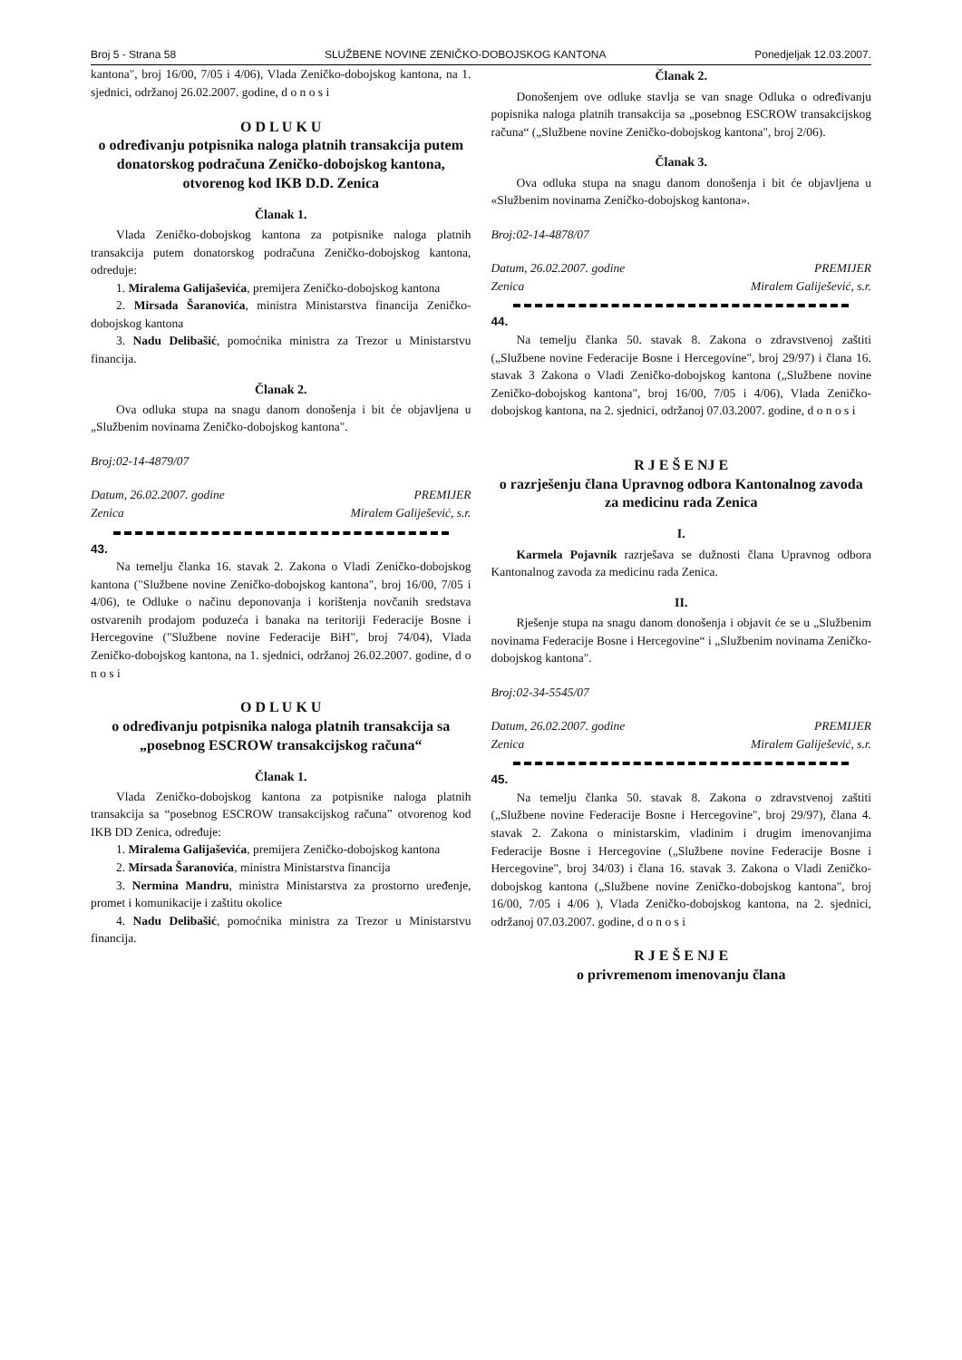Broj 5 - Strana 58 SLUŽBENE NOVINE ZENIČKO-DOBOJSKOG KANTONA Ponedjeljak 12.03.2007.
kantona", broj 16/00, 7/05 i 4/06), Vlada Zeničko-dobojskog kantona, na 1. sjednici, održanoj 26.02.2007. godine, d o n o s i
O D L U K U
o određivanju potpisnika naloga platnih transakcija putem donatorskog podračuna Zeničko-dobojskog kantona, otvorenog kod IKB D.D. Zenica
Članak 1.
Vlada Zeničko-dobojskog kantona za potpisnike naloga platnih transakcija putem donatorskog podračuna Zeničko-dobojskog kantona, odreduje:
1. Miralema Galijaševića, premijera Zeničko-dobojskog kantona
2. Mirsada Šaranovića, ministra Ministarstva financija Zeničko-dobojskog kantona
3. Nadu Delibašić, pomoćnika ministra za Trezor u Ministarstvu financija.
Članak 2.
Ova odluka stupa na snagu danom donošenja i bit će objavljena u „Službenim novinama Zeničko-dobojskog kantona".
Broj:02-14-4879/07
Datum, 26.02.2007. godine PREMIJER
Zenica Miralem Galiješević, s.r.
43.
Na temelju članka 16. stavak 2. Zakona o Vladi Zeničko-dobojskog kantona ("Službene novine Zeničko-dobojskog kantona", broj 16/00, 7/05 i 4/06), te Odluke o načinu deponovanja i korištenja novčanih sredstava ostvarenih prodajom poduzeća i banaka na teritoriji Federacije Bosne i Hercegovine ("Službene novine Federacije BiH", broj 74/04), Vlada Zeničko-dobojskog kantona, na 1. sjednici, održanoj 26.02.2007. godine, d o n o s i
O D L U K U
o određivanju potpisnika naloga platnih transakcija sa „posebnog ESCROW transakcijskog računa“
Članak 1.
Vlada Zeničko-dobojskog kantona za potpisnike naloga platnih transakcija sa “posebnog ESCROW transakcijskog računa” otvorenog kod IKB DD Zenica, određuje:
1. Miralema Galijaševića, premijera Zeničko-dobojskog kantona
2. Mirsada Šaranovića, ministra Ministarstva financija
3. Nermina Mandru, ministra Ministarstva za prostorno uređenje, promet i komunikacije i zaštitu okolice
4. Nadu Delibašić, pomoćnika ministra za Trezor u Ministarstvu financija.
Članak 2.
Donošenjem ove odluke stavlja se van snage Odluka o određivanju popisnika naloga platnih transakcija sa „posebnog ESCROW transakcijskog računa“ („Službene novine Zeničko-dobojskog kantona", broj 2/06).
Članak 3.
Ova odluka stupa na snagu danom donošenja i bit će objavljena u «Službenim novinama Zeničko-dobojskog kantona».
Broj:02-14-4878/07
Datum, 26.02.2007. godine PREMIJER
Zenica Miralem Galiješević, s.r.
44.
Na temelju članka 50. stavak 8. Zakona o zdravstvenoj zaštiti („Službene novine Federacije Bosne i Hercegovine", broj 29/97) i člana 16. stavak 3 Zakona o Vladi Zeničko-dobojskog kantona („Službene novine Zeničko-dobojskog kantona", broj 16/00, 7/05 i 4/06), Vlada Zeničko-dobojskog kantona, na 2. sjednici, održanoj 07.03.2007. godine, d o n o s i
R J E Š E NJ E
o razrješenju člana Upravnog odbora Kantonalnog zavoda za medicinu rada Zenica
I.
Karmela Pojavnik razrješava se dužnosti člana Upravnog odbora Kantonalnog zavoda za medicinu rada Zenica.
II.
Rješenje stupa na snagu danom donošenja i objavit će se u „Službenim novinama Federacije Bosne i Hercegovine“ i „Službenim novinama Zeničko-dobojskog kantona".
Broj:02-34-5545/07
Datum, 26.02.2007. godine PREMIJER
Zenica Miralem Galiješević, s.r.
45.
Na temelju članka 50. stavak 8. Zakona o zdravstvenoj zaštiti („Službene novine Federacije Bosne i Hercegovine", broj 29/97), člana 4. stavak 2. Zakona o ministarskim, vladinim i drugim imenovanjima Federacije Bosne i Hercegovine („Službene novine Federacije Bosne i Hercegovine", broj 34/03) i člana 16. stavak 3. Zakona o Vladi Zeničko-dobojskog kantona („Službene novine Zeničko-dobojskog kantona", broj 16/00, 7/05 i 4/06 ), Vlada Zeničko-dobojskog kantona, na 2. sjednici, održanoj 07.03.2007. godine, d o n o s i
R J E Š E NJ E
o privremenom imenovanju člana